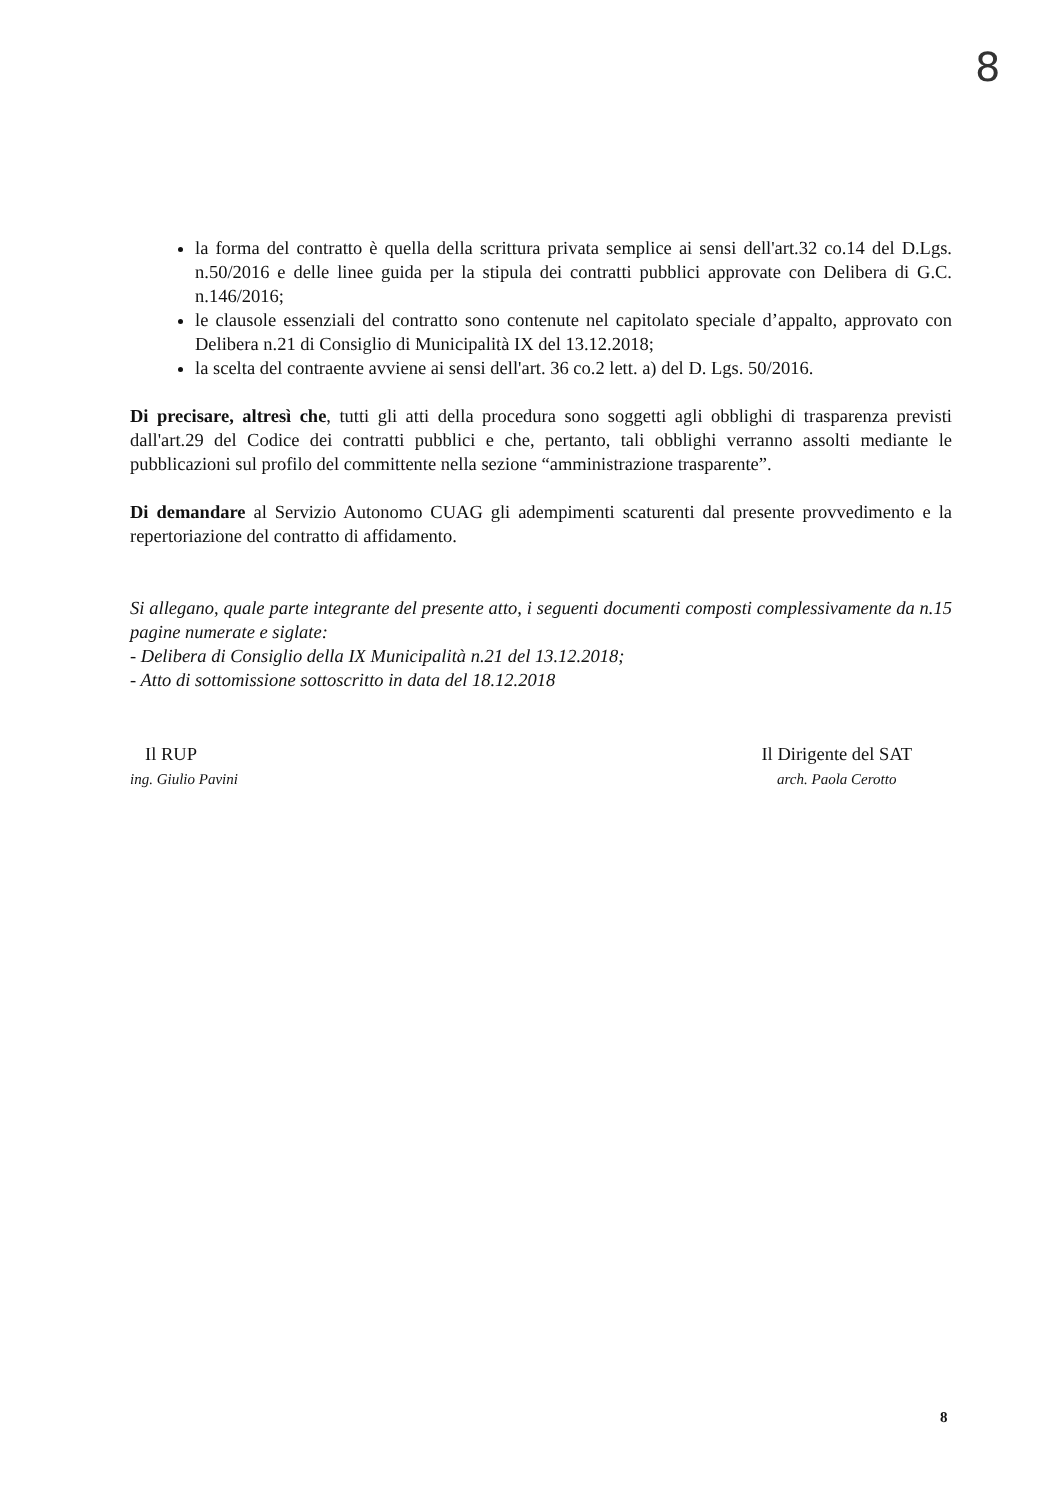8
la forma del contratto è quella della scrittura privata semplice ai sensi dell'art.32 co.14 del D.Lgs. n.50/2016 e delle linee guida per la stipula dei contratti pubblici approvate con Delibera di G.C. n.146/2016;
le clausole essenziali del contratto sono contenute nel capitolato speciale d’appalto, approvato con Delibera n.21 di Consiglio di Municipalità IX del 13.12.2018;
la scelta del contraente avviene ai sensi dell'art. 36 co.2 lett. a) del D. Lgs. 50/2016.
Di precisare, altresì che, tutti gli atti della procedura sono soggetti agli obblighi di trasparenza previsti dall'art.29 del Codice dei contratti pubblici e che, pertanto, tali obblighi verranno assolti mediante le pubblicazioni sul profilo del committente nella sezione “amministrazione trasparente”.
Di demandare al Servizio Autonomo CUAG gli adempimenti scaturenti dal presente provvedimento e la repertoriazione del contratto di affidamento.
Si allegano, quale parte integrante del presente atto, i seguenti documenti composti complessivamente da n.15 pagine numerate e siglate:
- Delibera di Consiglio della IX Municipalità n.21 del 13.12.2018;
- Atto di sottomissione sottoscritto in data del 18.12.2018
Il RUP
ing. Giulio Pavini
Il Dirigente del SAT
arch. Paola Cerotto
8